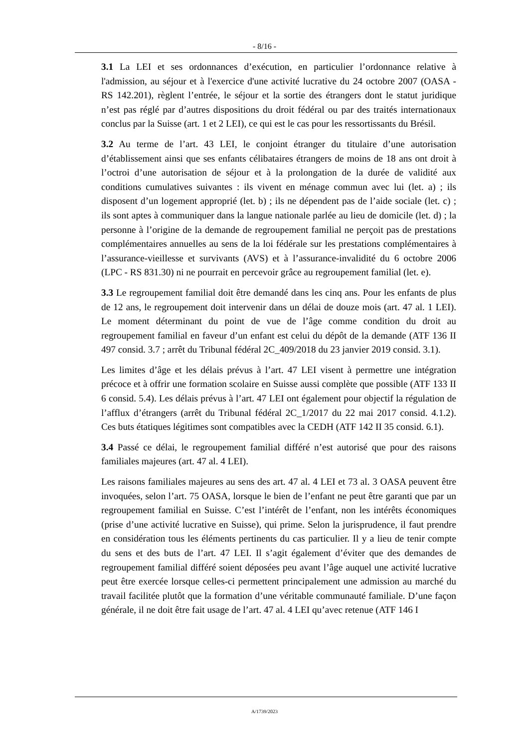- 8/16 -
3.1 La LEI et ses ordonnances d’exécution, en particulier l’ordonnance relative à l'admission, au séjour et à l'exercice d'une activité lucrative du 24 octobre 2007 (OASA - RS 142.201), règlent l’entrée, le séjour et la sortie des étrangers dont le statut juridique n’est pas réglé par d’autres dispositions du droit fédéral ou par des traités internationaux conclus par la Suisse (art. 1 et 2 LEI), ce qui est le cas pour les ressortissants du Brésil.
3.2 Au terme de l’art. 43 LEI, le conjoint étranger du titulaire d’une autorisation d’établissement ainsi que ses enfants célibataires étrangers de moins de 18 ans ont droit à l’octroi d’une autorisation de séjour et à la prolongation de la durée de validité aux conditions cumulatives suivantes : ils vivent en ménage commun avec lui (let. a) ; ils disposent d’un logement approprié (let. b) ; ils ne dépendent pas de l’aide sociale (let. c) ; ils sont aptes à communiquer dans la langue nationale parlée au lieu de domicile (let. d) ; la personne à l’origine de la demande de regroupement familial ne perçoit pas de prestations complémentaires annuelles au sens de la loi fédérale sur les prestations complémentaires à l’assurance-vieillesse et survivants (AVS) et à l’assurance-invalidité du 6 octobre 2006 (LPC - RS 831.30) ni ne pourrait en percevoir grâce au regroupement familial (let. e).
3.3 Le regroupement familial doit être demandé dans les cinq ans. Pour les enfants de plus de 12 ans, le regroupement doit intervenir dans un délai de douze mois (art. 47 al. 1 LEI). Le moment déterminant du point de vue de l’âge comme condition du droit au regroupement familial en faveur d’un enfant est celui du dépôt de la demande (ATF 136 II 497 consid. 3.7 ; arrêt du Tribunal fédéral 2C_409/2018 du 23 janvier 2019 consid. 3.1).
Les limites d’âge et les délais prévus à l’art. 47 LEI visent à permettre une intégration précoce et à offrir une formation scolaire en Suisse aussi complète que possible (ATF 133 II 6 consid. 5.4). Les délais prévus à l’art. 47 LEI ont également pour objectif la régulation de l’afflux d’étrangers (arrêt du Tribunal fédéral 2C_1/2017 du 22 mai 2017 consid. 4.1.2). Ces buts étatiques légitimes sont compatibles avec la CEDH (ATF 142 II 35 consid. 6.1).
3.4 Passé ce délai, le regroupement familial différé n’est autorisé que pour des raisons familiales majeures (art. 47 al. 4 LEI).
Les raisons familiales majeures au sens des art. 47 al. 4 LEI et 73 al. 3 OASA peuvent être invoquées, selon l’art. 75 OASA, lorsque le bien de l’enfant ne peut être garanti que par un regroupement familial en Suisse. C’est l’intérêt de l’enfant, non les intérêts économiques (prise d’une activité lucrative en Suisse), qui prime. Selon la jurisprudence, il faut prendre en considération tous les éléments pertinents du cas particulier. Il y a lieu de tenir compte du sens et des buts de l’art. 47 LEI. Il s’agit également d’éviter que des demandes de regroupement familial différé soient déposées peu avant l’âge auquel une activité lucrative peut être exercée lorsque celles-ci permettent principalement une admission au marché du travail facilitée plutôt que la formation d’une véritable communauté familiale. D’une façon générale, il ne doit être fait usage de l’art. 47 al. 4 LEI qu’avec retenue (ATF 146 I
A/1739/2023